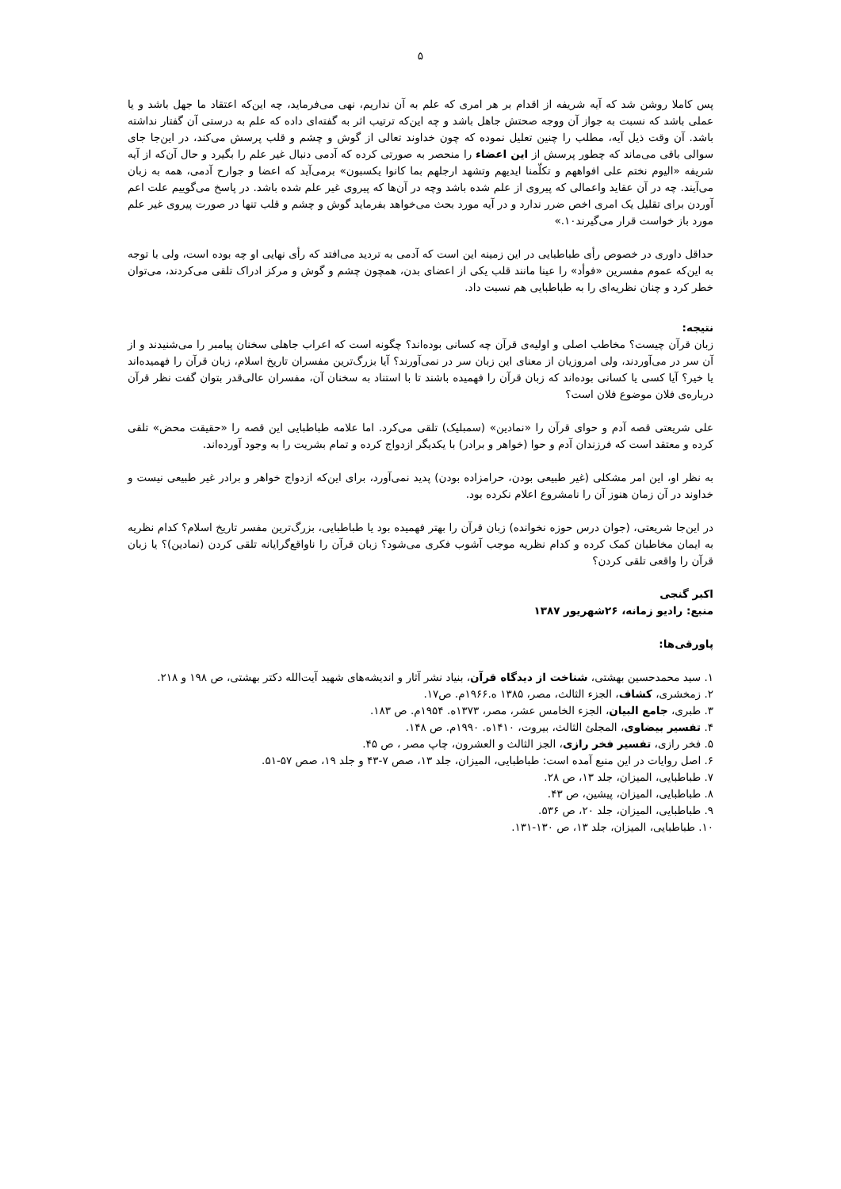۵
پس کاملا روشن شد که آیه شریفه از اقدام بر هر امری که علم به آن نداریم، نهی می‌فرماید، چه این‌که اعتقاد ما جهل باشد و یا عملی باشد که نسبت به جواز آن ووجه صحتش جاهل باشد و چه این‌که ترتیب اثر به گفته‌ای داده که علم به درستی آن گفتار نداشته باشد. آن وقت ذیل آیه، مطلب را چنین تعلیل نموده که چون خداوند تعالی از گوش و چشم و قلب پرسش می‌کند، در این‌جا جای سوالی باقی می‌ماند که چطور پرسش از این اعضاء را منحصر به صورتی کرده که آدمی دنبال غیر علم را بگیرد و حال آن‌که از آیه شریفه «الیوم نختم علی افواههم و تکلّمنا ایدیهم وتشهد ارجلهم بما کانوا یکسبون» برمی‌آید که اعضا و جوارح آدمی، همه به زبان می‌آیند. چه در آن عقاید واعمالی که پیروی از علم شده باشد وچه در آن‌ها که پیروی غیر علم شده باشد. در پاسخ می‌گوییم علت اعم آوردن برای تقلیل یک امری اخص ضرر ندارد و در آیه مورد بحث می‌خواهد بفرماید گوش و چشم و قلب تنها در صورت پیروی غیر علم مورد باز خواست قرار می‌گیرند۱۰.»
حداقل داوری در خصوص رأی طباطبایی در این زمینه این است که آدمی به تردید می‌افتد که رأی نهایی او چه بوده است، ولی با توجه به این‌که عموم مفسرین «فوأد» را عینا مانند قلب یکی از اعضای بدن، همچون چشم و گوش و مرکز ادراک تلقی می‌کردند، می‌توان خطر کرد و چنان نظریه‌ای را به طباطبایی هم نسبت داد.
نتیجه:
زبان قرآن چیست؟ مخاطب اصلی و اولیه‌ی قرآن چه کسانی بوده‌اند؟ چگونه است که اعراب جاهلی سخنان پیامبر را می‌شنیدند و از آن سر در می‌آوردند، ولی امروزیان از معنای این زبان سر در نمی‌آورند؟ آیا بزرگ‌ترین مفسران تاریخ اسلام، زبان قرآن را فهمیده‌اند یا خیر؟ آیا کسی یا کسانی بوده‌اند که زبان قرآن را فهمیده باشند تا با استناد به سخنان آن، مفسران عالی‌قدر بتوان گفت نظر قرآن درباره‌ی فلان موضوع فلان است؟
علی شریعتی قصه آدم و حوای قرآن را «نمادین» (سمبلیک) تلقی می‌کرد. اما علامه طباطبایی این قصه را «حقیقت محض» تلقی کرده و معتقد است که فرزندان آدم و حوا (خواهر و برادر) با یکدیگر ازدواج کرده و تمام بشریت را به وجود آورده‌اند.
به نظر او، این امر مشکلی (غیر طبیعی بودن، حرامزاده بودن) پدید نمی‌آورد، برای این‌که ازدواج خواهر و برادر غیر طبیعی نیست و خداوند در آن زمان هنوز آن را نامشروع اعلام نکرده بود.
در این‌جا شریعتی، (جوان درس حوزه نخوانده) زبان قرآن را بهتر فهمیده بود یا طباطبایی، بزرگ‌ترین مفسر تاریخ اسلام؟ کدام نظریه به ایمان مخاطبان کمک کرده و کدام نظریه موجب آشوب فکری می‌شود؟ زبان قرآن را ناواقع‌گرایانه تلقی کردن (نمادین)؟ یا زبان قرآن را واقعی تلقی کردن؟
اکبر گنجی
منبع: رادیو زمانه، ۲۶شهریور ۱۳۸۷
پاورقی‌ها:
۱. سید محمدحسین بهشتی، شناخت از دیدگاه قرآن، بنیاد نشر آثار و اندیشه‌های شهید آیت‌الله دکتر بهشتی، ص ۱۹۸ و ۲۱۸.
۲. زمخشری، کشاف، الجزء الثالث، مصر، ۱۳۸۵ ه.۱۹۶۶م. ص۱۷.
۳. طبری، جامع البیان، الجزء الخامس عشر، مصر، ۱۳۷۳ه. ۱۹۵۴م. ص ۱۸۳.
۴. تفسیر بیضاوی، المجلئ الثالث، بیروت، ۱۴۱۰ه. ۱۹۹۰م. ص ۱۴۸.
۵. فخر رازی، تفسیر فخر رازی، الجز الثالث و العشرون، چاپ مصر ، ص ۴۵.
۶. اصل روایات در این منبع آمده است: طباطبایی، المیزان، جلد ۱۳، صص ۷-۴۳ و جلد ۱۹، صص ۵۷-۵۱.
۷. طباطبایی، المیزان، جلد ۱۳، ص ۲۸.
۸. طباطبایی، المیزان، پیشین، ص ۴۳.
۹. طباطبایی، المیزان، جلد ۲۰، ص ۵۳۶.
۱۰. طباطبایی، المیزان، جلد ۱۳، ص ۱۳۰-۱۳۱.